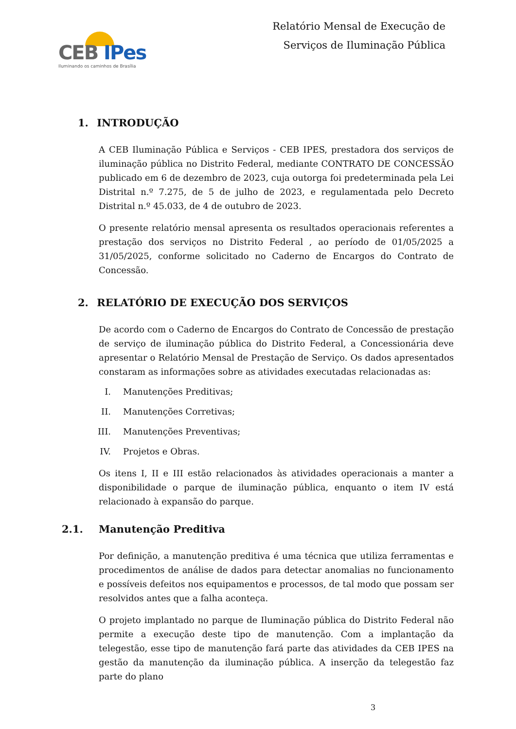CEB IPes
Iluminando os caminhos de Brasília
Relatório Mensal de Execução de
Serviços de Iluminação Pública
1. INTRODUÇÃO
A CEB Iluminação Pública e Serviços - CEB IPES, prestadora dos serviços de iluminação pública no Distrito Federal, mediante CONTRATO DE CONCESSÃO publicado em 6 de dezembro de 2023, cuja outorga foi predeterminada pela Lei Distrital n.º 7.275, de 5 de julho de 2023, e regulamentada pelo Decreto Distrital n.º 45.033, de 4 de outubro de 2023.
O presente relatório mensal apresenta os resultados operacionais referentes a prestação dos serviços no Distrito Federal , ao período de 01/05/2025 a 31/05/2025, conforme solicitado no Caderno de Encargos do Contrato de Concessão.
2. RELATÓRIO DE EXECUÇÃO DOS SERVIÇOS
De acordo com o Caderno de Encargos do Contrato de Concessão de prestação de serviço de iluminação pública do Distrito Federal, a Concessionária deve apresentar o Relatório Mensal de Prestação de Serviço. Os dados apresentados constaram as informações sobre as atividades executadas relacionadas as:
I. Manutenções Preditivas;
II. Manutenções Corretivas;
III. Manutenções Preventivas;
IV. Projetos e Obras.
Os itens I, II e III estão relacionados às atividades operacionais a manter a disponibilidade o parque de iluminação pública, enquanto o item IV está relacionado à expansão do parque.
2.1. Manutenção Preditiva
Por definição, a manutenção preditiva é uma técnica que utiliza ferramentas e procedimentos de análise de dados para detectar anomalias no funcionamento e possíveis defeitos nos equipamentos e processos, de tal modo que possam ser resolvidos antes que a falha aconteça.
O projeto implantado no parque de Iluminação pública do Distrito Federal não permite a execução deste tipo de manutenção. Com a implantação da telegestão, esse tipo de manutenção fará parte das atividades da CEB IPES na gestão da manutenção da iluminação pública. A inserção da telegestão faz parte do plano
3